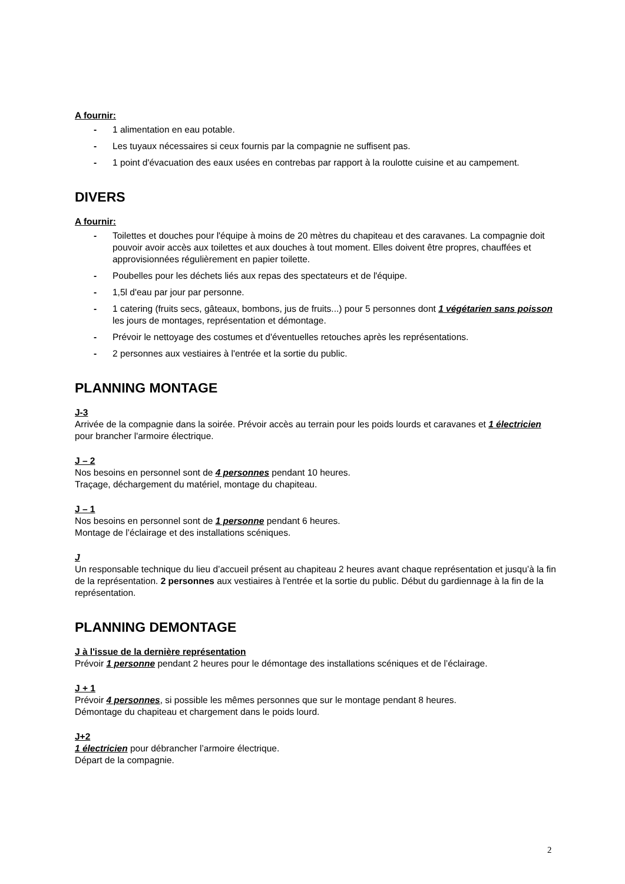A fournir:
- 1 alimentation en eau potable.
- Les tuyaux nécessaires si ceux fournis par la compagnie ne suffisent pas.
- 1 point d'évacuation des eaux usées en contrebas par rapport à la roulotte cuisine et au campement.
DIVERS
A fournir:
- Toilettes et douches pour l'équipe à moins de 20 mètres du chapiteau et des caravanes. La compagnie doit pouvoir avoir accès aux toilettes et aux douches à tout moment. Elles doivent être propres, chauffées et approvisionnées régulièrement en papier toilette.
- Poubelles pour les déchets liés aux repas des spectateurs et de l'équipe.
- 1,5l d'eau par jour par personne.
- 1 catering (fruits secs, gâteaux, bombons, jus de fruits...) pour 5 personnes dont 1 végétarien sans poisson les jours de montages, représentation et démontage.
- Prévoir le nettoyage des costumes et d'éventuelles retouches après les représentations.
- 2 personnes aux vestiaires à l'entrée et la sortie du public.
PLANNING MONTAGE
J-3
Arrivée de la compagnie dans la soirée. Prévoir accès au terrain pour les poids lourds et caravanes et 1 électricien pour brancher l'armoire électrique.
J – 2
Nos besoins en personnel sont de 4 personnes pendant 10 heures.
Traçage, déchargement du matériel, montage du chapiteau.
J – 1
Nos besoins en personnel sont de 1 personne pendant 6 heures.
Montage de l’éclairage et des installations scéniques.
J
Un responsable technique du lieu d’accueil présent au chapiteau 2 heures avant chaque représentation et jusqu’à la fin de la représentation. 2 personnes aux vestiaires à l'entrée et la sortie du public. Début du gardiennage à la fin de la représentation.
PLANNING DEMONTAGE
J à l'issue de la dernière représentation
Prévoir 1 personne pendant 2 heures pour le démontage des installations scéniques et de l’éclairage.
J + 1
Prévoir 4 personnes, si possible les mêmes personnes que sur le montage pendant 8 heures.
Démontage du chapiteau et chargement dans le poids lourd.
J+2
1 électricien pour débrancher l’armoire électrique.
Départ de la compagnie.
2